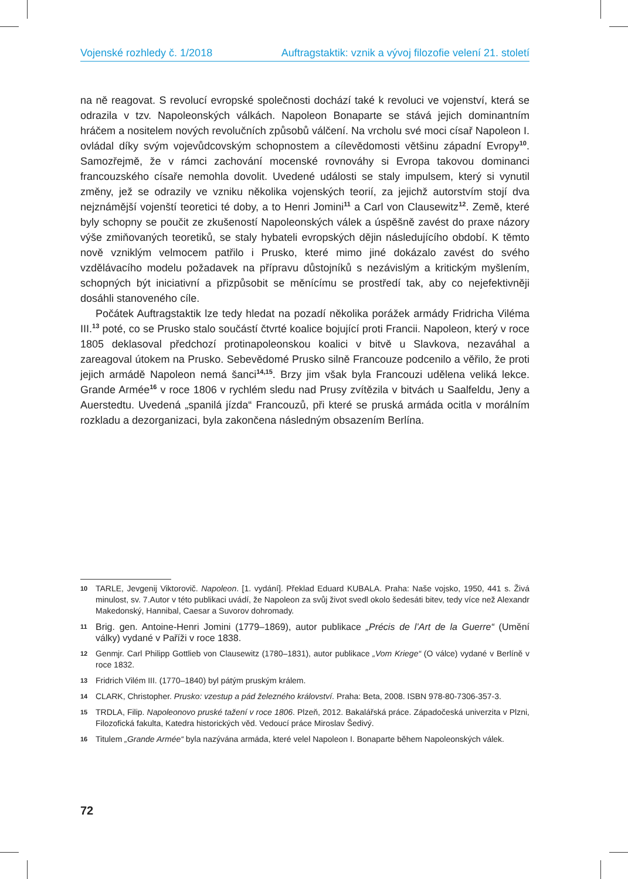Vojenské rozhledy č. 1/2018 Auftragstaktik: vznik a vývoj filozofie velení 21. století
na ně reagovat. S revolucí evropské společnosti dochází také k revoluci ve vojenství, která se odrazila v tzv. Napoleonských válkách. Napoleon Bonaparte se stává jejich dominantním hráčem a nositelem nových revolučních způsobů válčení. Na vrcholu své moci císař Napoleon I. ovládal díky svým vojevůdcovským schopnostem a cílevědomosti většinu západní Evropy<sup>10</sup>. Samozřejmě, že v rámci zachování mocenské rovnováhy si Evropa takovou dominanci francouzského císaře nemohla dovolit. Uvedené události se staly impulsem, který si vynutil změny, jež se odrazily ve vzniku několika vojenských teorií, za jejichž autorstvím stojí dva nejznámější vojenští teoretici té doby, a to Henri Jomini<sup>11</sup> a Carl von Clausewitz<sup>12</sup>. Země, které byly schopny se poučit ze zkušeností Napoleonských válek a úspěšně zavést do praxe názory výše zmiňovaných teoretiků, se staly hybateli evropských dějin následujícího období. K těmto nově vzniklým velmocem patřilo i Prusko, které mimo jiné dokázalo zavést do svého vzdělávacího modelu požadavek na přípravu důstojníků s nezávislým a kritickým myšlením, schopných být iniciativní a přizpůsobit se měnícímu se prostředí tak, aby co nejefektivněji dosáhli stanoveného cíle.
Počátek Auftragstaktik lze tedy hledat na pozadí několika porážek armády Fridricha Viléma III.<sup>13</sup> poté, co se Prusko stalo součástí čtvrté koalice bojující proti Francii. Napoleon, který v roce 1805 deklasoval předchozí protinapoleonskou koalici v bitvě u Slavkova, nezaváhal a zareagoval útokem na Prusko. Sebevědomé Prusko silně Francouze podcenilo a věřilo, že proti jejich armádě Napoleon nemá šanci<sup>14,15</sup>. Brzy jim však byla Francouzi udělena veliká lekce. Grande Armée<sup>16</sup> v roce 1806 v rychlém sledu nad Prusy zvítězila v bitvách u Saalfeldu, Jeny a Auerstedtu. Uvedená „spanilá jízda“ Francouzů, při které se pruská armáda ocitla v morálním rozkladu a dezorganizaci, byla zakončena následným obsazením Berlína.
10 TARLE, Jevgenij Viktorovič. Napoleon. [1. vydání]. Překlad Eduard KUBALA. Praha: Naše vojsko, 1950, 441 s. Živá minulost, sv. 7.Autor v této publikaci uvádí, že Napoleon za svůj život svedl okolo šedesáti bitev, tedy více než Alexandr Makedonský, Hannibal, Caesar a Suvorov dohromady.
11 Brig. gen. Antoine-Henri Jomini (1779–1869), autor publikace „Précis de l’Art de la Guerre“ (Umění války) vydané v Paříži v roce 1838.
12 Genmjr. Carl Philipp Gottlieb von Clausewitz (1780–1831), autor publikace „Vom Kriege“ (O válce) vydané v Berlíně v roce 1832.
13 Fridrich Vilém III. (1770–1840) byl pátým pruským králem.
14 CLARK, Christopher. Prusko: vzestup a pád železného království. Praha: Beta, 2008. ISBN 978-80-7306-357-3.
15 TRDLA, Filip. Napoleonovo pruské tažení v roce 1806. Plzeň, 2012. Bakalářská práce. Západočeská univerzita v Plzni, Filozofická fakulta, Katedra historických věd. Vedoucí práce Miroslav Šedivý.
16 Titulem „Grande Armée“ byla nazývána armáda, které velel Napoleon I. Bonaparte během Napoleonských válek.
72